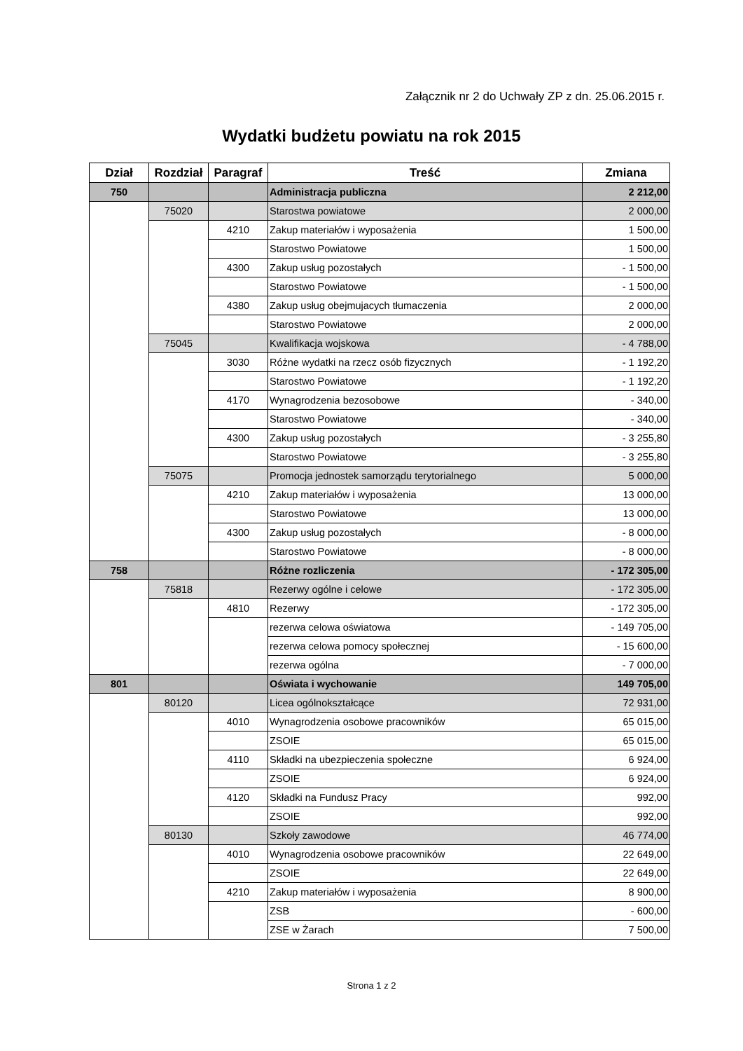Załącznik nr 2 do Uchwały ZP z dn. 25.06.2015 r.
Wydatki budżetu powiatu na rok 2015
| Dział | Rozdział | Paragraf | Treść | Zmiana |
| --- | --- | --- | --- | --- |
| 750 | | | Administracja publiczna | 2 212,00 |
| | 75020 | | Starostwa powiatowe | 2 000,00 |
| | | 4210 | Zakup materiałów i wyposażenia | 1 500,00 |
| | | | Starostwo Powiatowe | 1 500,00 |
| | | 4300 | Zakup usług pozostałych | - 1 500,00 |
| | | | Starostwo Powiatowe | - 1 500,00 |
| | | 4380 | Zakup usług obejmujacych tłumaczenia | 2 000,00 |
| | | | Starostwo Powiatowe | 2 000,00 |
| | 75045 | | Kwalifikacja wojskowa | - 4 788,00 |
| | | 3030 | Różne wydatki na rzecz osób fizycznych | - 1 192,20 |
| | | | Starostwo Powiatowe | - 1 192,20 |
| | | 4170 | Wynagrodzenia bezosobowe | - 340,00 |
| | | | Starostwo Powiatowe | - 340,00 |
| | | 4300 | Zakup usług pozostałych | - 3 255,80 |
| | | | Starostwo Powiatowe | - 3 255,80 |
| | 75075 | | Promocja jednostek samorządu terytorialnego | 5 000,00 |
| | | 4210 | Zakup materiałów i wyposażenia | 13 000,00 |
| | | | Starostwo Powiatowe | 13 000,00 |
| | | 4300 | Zakup usług pozostałych | - 8 000,00 |
| | | | Starostwo Powiatowe | - 8 000,00 |
| 758 | | | Różne rozliczenia | - 172 305,00 |
| | 75818 | | Rezerwy ogólne i celowe | - 172 305,00 |
| | | 4810 | Rezerwy | - 172 305,00 |
| | | | rezerwa celowa oświatowa | - 149 705,00 |
| | | | rezerwa celowa pomocy społecznej | - 15 600,00 |
| | | | rezerwa ogólna | - 7 000,00 |
| 801 | | | Oświata i wychowanie | 149 705,00 |
| | 80120 | | Licea ogólnokształcące | 72 931,00 |
| | | 4010 | Wynagrodzenia osobowe pracowników | 65 015,00 |
| | | | ZSOIE | 65 015,00 |
| | | 4110 | Składki na ubezpieczenia społeczne | 6 924,00 |
| | | | ZSOIE | 6 924,00 |
| | | 4120 | Składki na Fundusz Pracy | 992,00 |
| | | | ZSOIE | 992,00 |
| | 80130 | | Szkoły zawodowe | 46 774,00 |
| | | 4010 | Wynagrodzenia osobowe pracowników | 22 649,00 |
| | | | ZSOIE | 22 649,00 |
| | | 4210 | Zakup materiałów i wyposażenia | 8 900,00 |
| | | | ZSB | - 600,00 |
| | | | ZSE w Żarach | 7 500,00 |
Strona 1 z 2